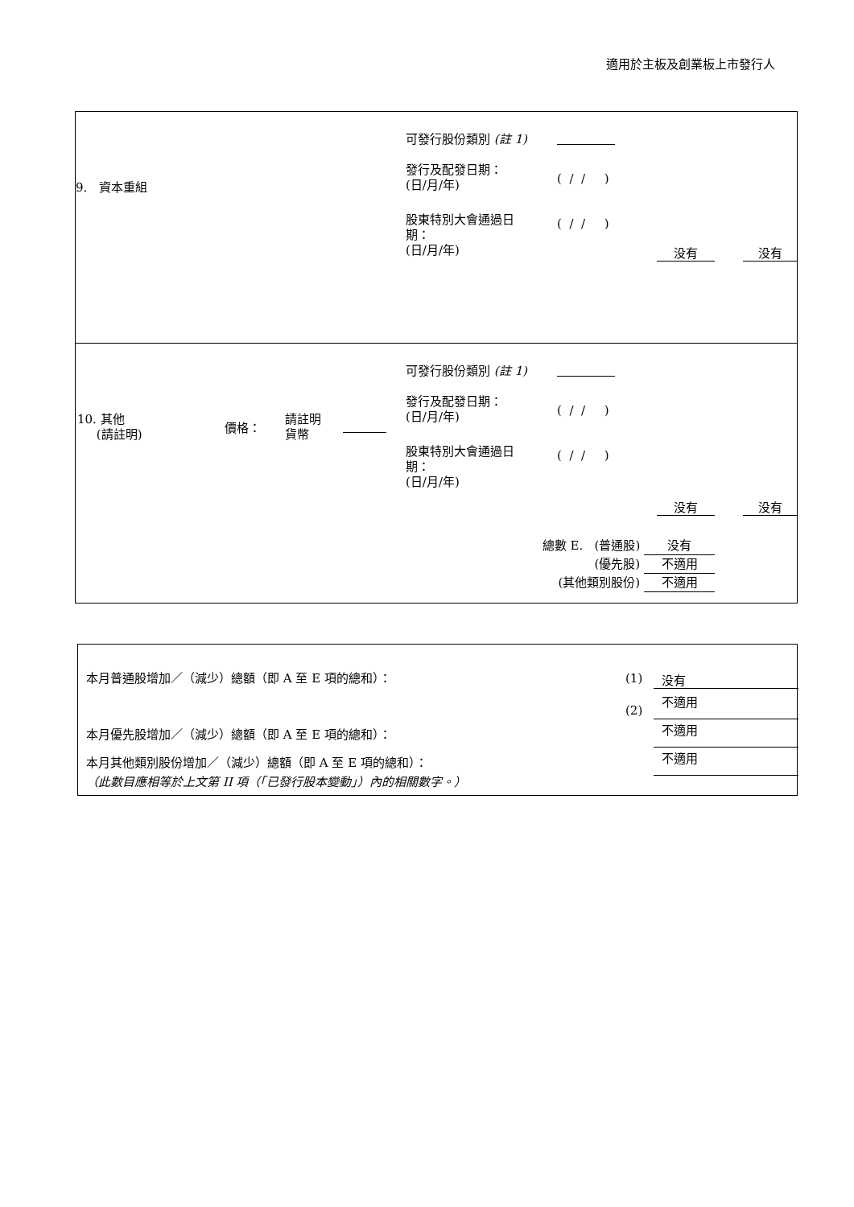適用於主板及創業板上市發行人
9. 資本重組
可發行股份類別 (註 1)
發行及配發日期：
(日/月/年)
( / / )
股東特別大會通過日
期：
(日/月/年)
( / / )
没有 没有
10. 其他
(請註明)
價格：
請註明
貨幣
可發行股份類別 (註 1)
發行及配發日期：
(日/月/年)
( / / )
股東特別大會通過日
期：
(日/月/年)
( / / )
没有 没有
總數 E. (普通股) 没有
(優先股) 不適用
(其他類別股份) 不適用
本月普通股增加／（減少）總額（即 A 至 E 項的總和）：
(1) 没有
(2)
不適用
本月優先股增加／（減少）總額（即 A 至 E 項的總和）：
不適用
本月其他類別股份增加／（減少）總額（即 A 至 E 項的總和）：
不適用
（此數目應相等於上文第 II 項（「已發行股本變動」）內的相關數字。）